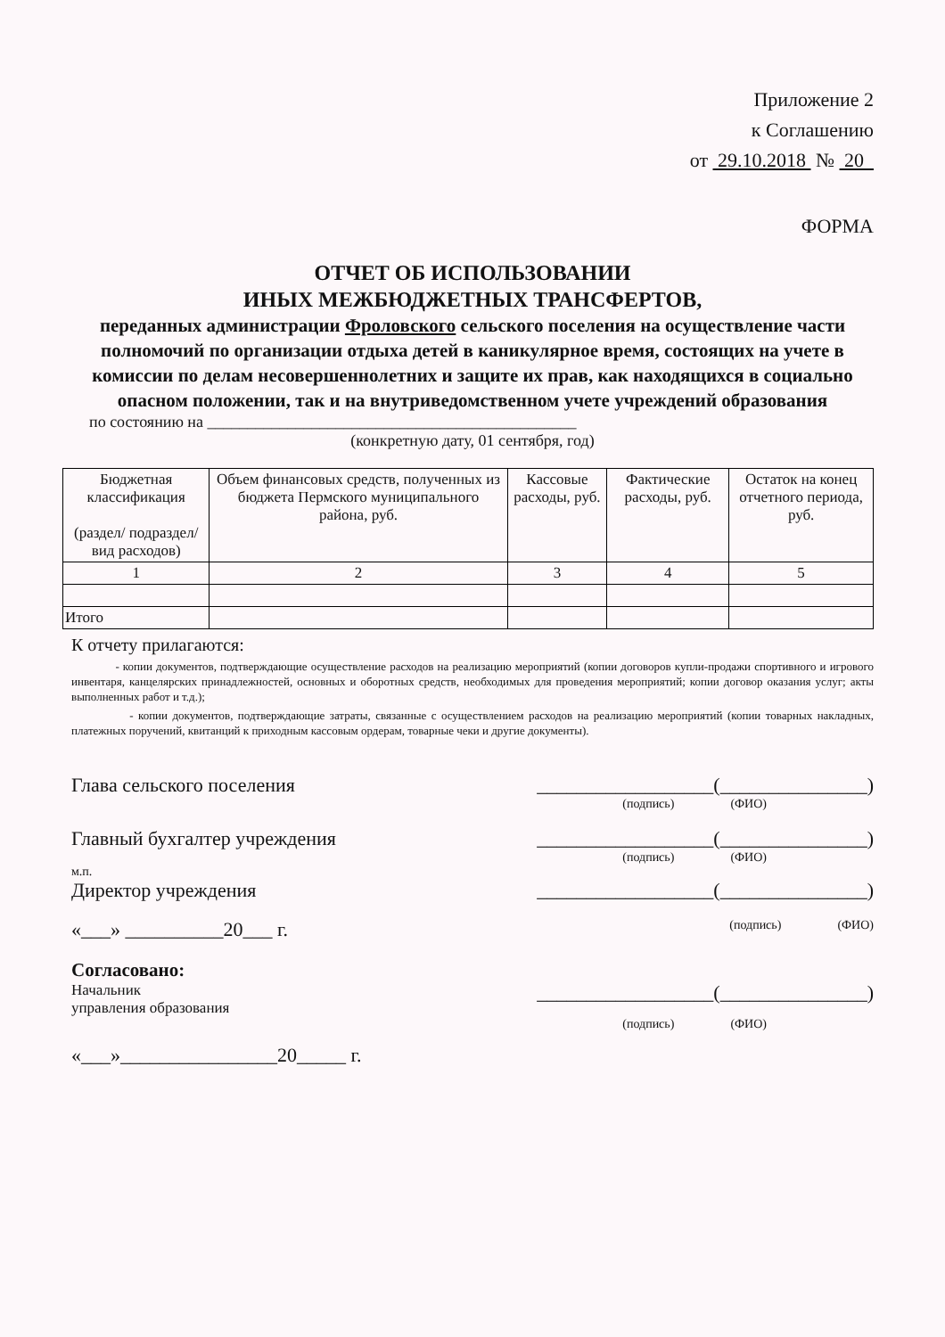Приложение 2
к Соглашению
от 29.10.2018 № 20
ФОРМА
ОТЧЕТ ОБ ИСПОЛЬЗОВАНИИ
ИНЫХ МЕЖБЮДЖЕТНЫХ ТРАНСФЕРТОВ,
переданных администрации Фроловского сельского поселения на осуществление части полномочий по организации отдыха детей в каникулярное время, состоящих на учете в комиссии по делам несовершеннолетних и защите их прав, как находящихся в социально опасном положении, так и на внутриведомственном учете учреждений образования
по состоянию на ______________________________________________
(конкретную дату, 01 сентября, год)
| Бюджетная классификация (раздел/ подраздел/ вид расходов) | Объем финансовых средств, полученных из бюджета Пермского муниципального района, руб. | Кассовые расходы, руб. | Фактические расходы, руб. | Остаток на конец отчетного периода, руб. |
| 1 | 2 | 3 | 4 | 5 |
| Итого | | | | |
К отчету прилагаются:
- копии документов, подтверждающие осуществление расходов на реализацию мероприятий (копии договоров купли-продажи спортивного и игрового инвентаря, канцелярских принадлежностей, основных и оборотных средств, необходимых для проведения мероприятий; копии договор оказания услуг; акты выполненных работ и т.д.);
- копии документов, подтверждающие затраты, связанные с осуществлением расходов на реализацию мероприятий (копии товарных накладных, платежных поручений, квитанций к приходным кассовым ордерам, товарные чеки и другие документы).
Глава сельского поселения __________________(_______________)
(подпись) (ФИО)
Главный бухгалтер учреждения __________________(_______________)
(подпись) (ФИО)
м.п.
Директор учреждения __________________(_______________)
«___» __________20___ г. (подпись) (ФИО)
Согласовано:
Начальник
управления образования __________________(_______________)
(подпись) (ФИО)
«___»________________20_____ г.